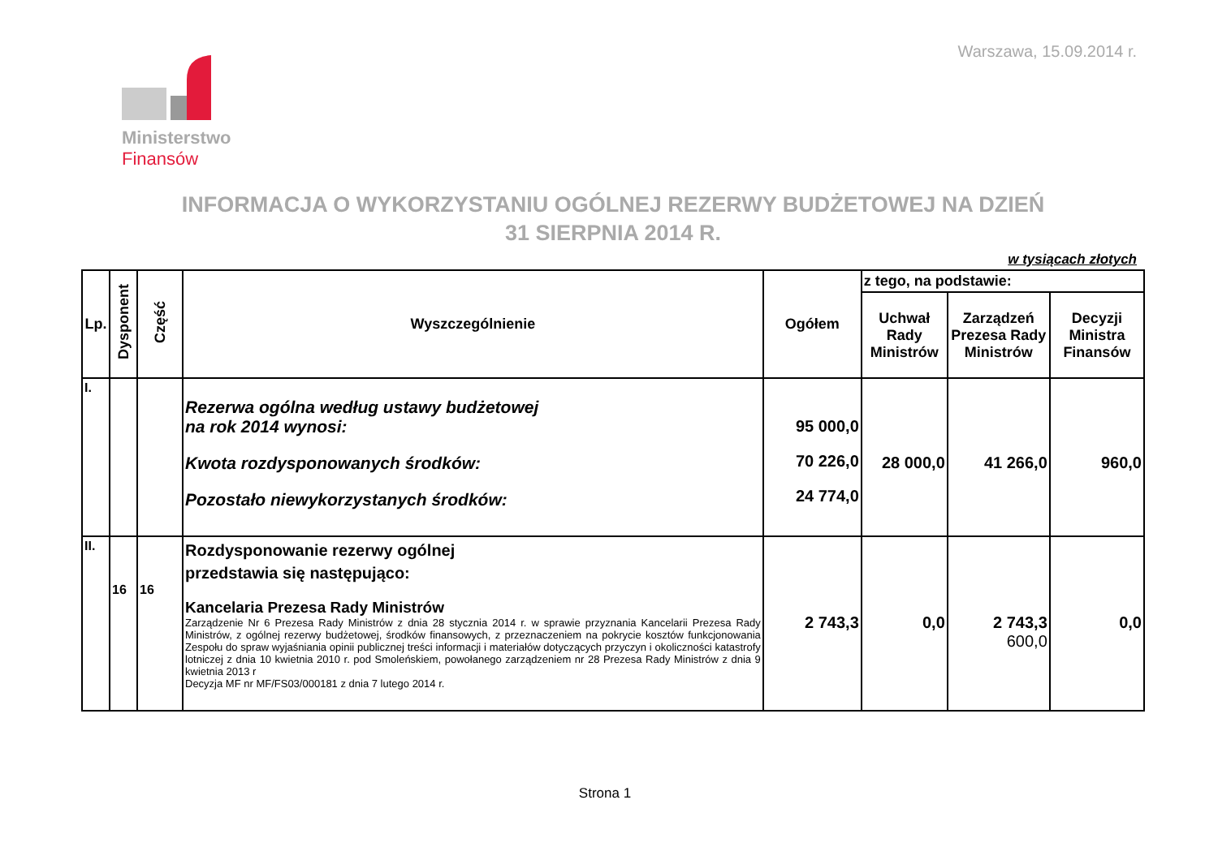Warszawa, 15.09.2014 r.
Ministerstwo
Finansów
INFORMACJA O WYKORZYSTANIU OGÓLNEJ REZERWY BUDŻETOWEJ NA DZIEŃ
31 SIERPNIA 2014 R.
w tysiącach złotych
| Lp. | Dysponent | Część | Wyszczególnienie | Ogółem | z tego, na podstawie: | | |
| --- | --- | --- | --- | --- | --- | --- | --- |
| | | | | | Uchwał Rady Ministrów | Zarządzeń Prezesa Rady Ministrów | Decyzji Ministra Finansów |
| I. | | | Rezerwa ogólna według ustawy budżetowej na rok 2014 wynosi: Kwota rozdysponowanych środków: Pozostało niewykorzystanych środków: | 95 000,0 70 226,0 24 774,0 | 28 000,0 | 41 266,0 | 960,0 |
| II. | 16 | 16 | Rozdysponowanie rezerwy ogólnej przedstawia się następująco: Kancelaria Prezesa Rady Ministrów Zarządzenie Nr 6 Prezesa Rady Ministrów z dnia 28 stycznia 2014 r. w sprawie przyznania Kancelarii Prezesa Rady Ministrów, z ogólnej rezerwy budżetowej, środków finansowych, z przeznaczeniem na pokrycie kosztów funkcjonowania Zespołu do spraw wyjaśniania opinii publicznej treści informacji i materiałów dotyczących przyczyn i okoliczności katastrofy lotniczej z dnia 10 kwietnia 2010 r. pod Smoleńskiem, powołanego zarządzeniem nr 28 Prezesa Rady Ministrów z dnia 9 kwietnia 2013 r Decyzja MF nr MF/FS03/000181 z dnia 7 lutego 2014 r. | 2 743,3 | 0,0 | 2 743,3 600,0 | 0,0 |
Strona 1